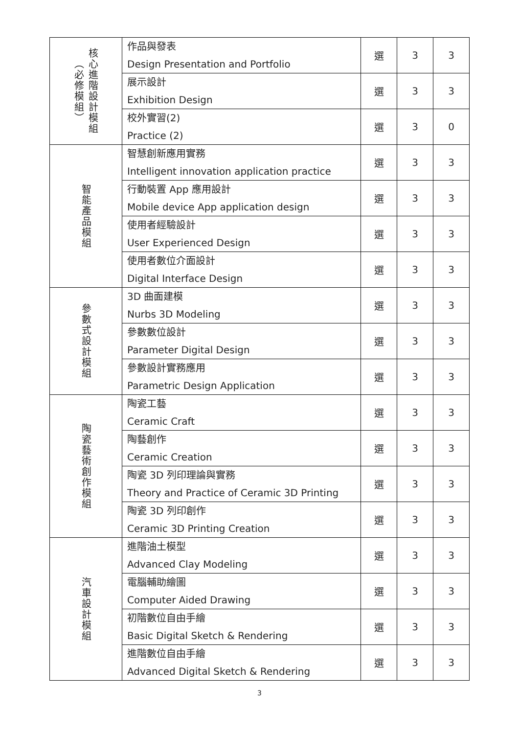| 核心進階設計模組（必修模組） | 作品與發表 Design Presentation and Portfolio | 選 | 3 | 3 |
| | 展示設計 Exhibition Design | 選 | 3 | 3 |
| | 校外實習(2) Practice (2) | 選 | 3 | 0 |
| 智能產品模組 | 智慧創新應用實務 Intelligent innovation application practice | 選 | 3 | 3 |
| | 行動裝置 App 應用設計 Mobile device App application design | 選 | 3 | 3 |
| | 使用者經驗設計 User Experienced Design | 選 | 3 | 3 |
| | 使用者數位介面設計 Digital Interface Design | 選 | 3 | 3 |
| 參數式設計模組 | 3D 曲面建模 Nurbs 3D Modeling | 選 | 3 | 3 |
| | 參數數位設計 Parameter Digital Design | 選 | 3 | 3 |
| | 參數設計實務應用 Parametric Design Application | 選 | 3 | 3 |
| 陶瓷藝術創作模組 | 陶瓷工藝 Ceramic Craft | 選 | 3 | 3 |
| | 陶藝創作 Ceramic Creation | 選 | 3 | 3 |
| | 陶瓷 3D 列印理論與實務 Theory and Practice of Ceramic 3D Printing | 選 | 3 | 3 |
| | 陶瓷 3D 列印創作 Ceramic 3D Printing Creation | 選 | 3 | 3 |
| 汽車設計模組 | 進階油土模型 Advanced Clay Modeling | 選 | 3 | 3 |
| | 電腦輔助繪圖 Computer Aided Drawing | 選 | 3 | 3 |
| | 初階數位自由手繪 Basic Digital Sketch & Rendering | 選 | 3 | 3 |
| | 進階數位自由手繪 Advanced Digital Sketch & Rendering | 選 | 3 | 3 |
3